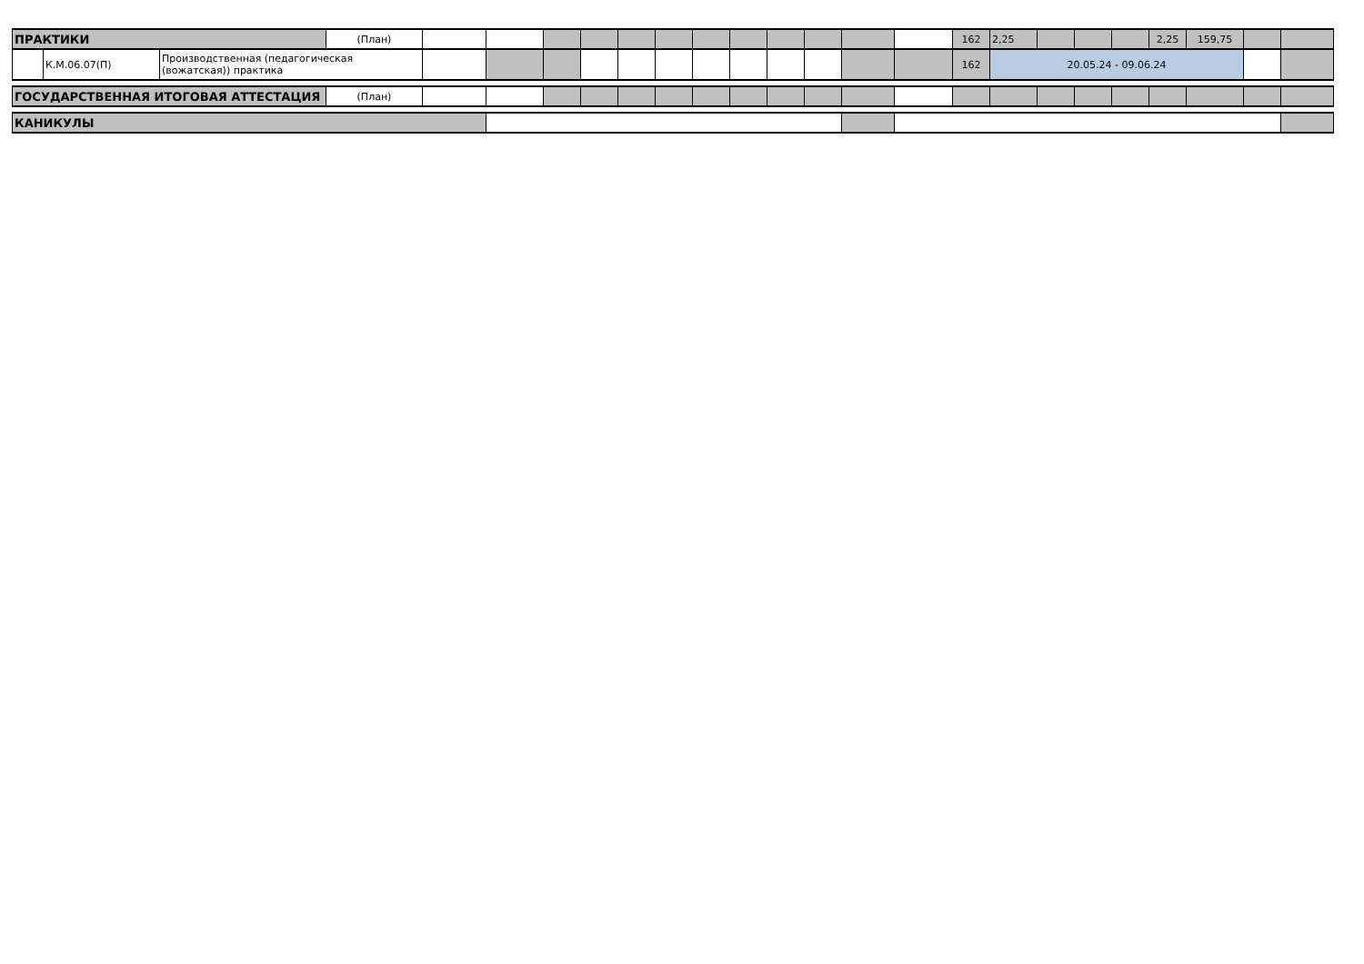| ПРАКТИКИ | | | (План) | | | | | | | | | | | | | 162 | 2,25 | | | | 2,25 | 159,75 | | |
| | К.М.06.07(П) | Производственная (педагогическая (вожатская)) практика | | | | | | | | | | | | | | 162 | 20.05.24 - 09.06.24 | | | | | | | |
| ГОСУДАРСТВЕННАЯ ИТОГОВАЯ АТТЕСТАЦИЯ | | | (План) | | | | | | | | | | | | | | | | | | | | | |
| КАНИКУЛЫ | | | | | | | | | | | | | | | | | | | | | | | | |